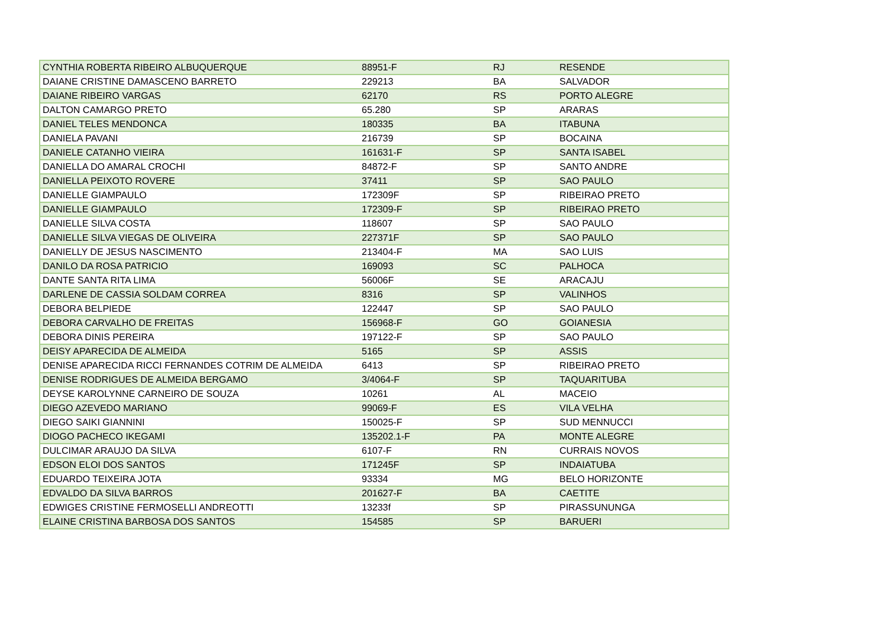| CYNTHIA ROBERTA RIBEIRO ALBUQUERQUE | 88951-F | RJ | RESENDE |
| DAIANE CRISTINE DAMASCENO BARRETO | 229213 | BA | SALVADOR |
| DAIANE RIBEIRO VARGAS | 62170 | RS | PORTO ALEGRE |
| DALTON CAMARGO PRETO | 65.280 | SP | ARARAS |
| DANIEL TELES MENDONCA | 180335 | BA | ITABUNA |
| DANIELA PAVANI | 216739 | SP | BOCAINA |
| DANIELE CATANHO VIEIRA | 161631-F | SP | SANTA ISABEL |
| DANIELLA DO AMARAL CROCHI | 84872-F | SP | SANTO ANDRE |
| DANIELLA PEIXOTO ROVERE | 37411 | SP | SAO PAULO |
| DANIELLE GIAMPAULO | 172309F | SP | RIBEIRAO PRETO |
| DANIELLE GIAMPAULO | 172309-F | SP | RIBEIRAO PRETO |
| DANIELLE SILVA COSTA | 118607 | SP | SAO PAULO |
| DANIELLE SILVA VIEGAS DE OLIVEIRA | 227371F | SP | SAO PAULO |
| DANIELLY DE JESUS NASCIMENTO | 213404-F | MA | SAO LUIS |
| DANILO DA ROSA PATRICIO | 169093 | SC | PALHOCA |
| DANTE SANTA RITA LIMA | 56006F | SE | ARACAJU |
| DARLENE DE CASSIA SOLDAM CORREA | 8316 | SP | VALINHOS |
| DEBORA BELPIEDE | 122447 | SP | SAO PAULO |
| DEBORA CARVALHO DE FREITAS | 156968-F | GO | GOIANESIA |
| DEBORA DINIS PEREIRA | 197122-F | SP | SAO PAULO |
| DEISY APARECIDA DE ALMEIDA | 5165 | SP | ASSIS |
| DENISE APARECIDA RICCI FERNANDES COTRIM DE ALMEIDA | 6413 | SP | RIBEIRAO PRETO |
| DENISE RODRIGUES DE ALMEIDA BERGAMO | 3/4064-F | SP | TAQUARITUBA |
| DEYSE KAROLYNNE CARNEIRO DE SOUZA | 10261 | AL | MACEIO |
| DIEGO AZEVEDO MARIANO | 99069-F | ES | VILA VELHA |
| DIEGO SAIKI GIANNINI | 150025-F | SP | SUD MENNUCCI |
| DIOGO PACHECO IKEGAMI | 135202.1-F | PA | MONTE ALEGRE |
| DULCIMAR ARAUJO DA SILVA | 6107-F | RN | CURRAIS NOVOS |
| EDSON ELOI DOS SANTOS | 171245F | SP | INDAIATUBA |
| EDUARDO TEIXEIRA JOTA | 93334 | MG | BELO HORIZONTE |
| EDVALDO DA SILVA BARROS | 201627-F | BA | CAETITE |
| EDWIGES CRISTINE FERMOSELLI ANDREOTTI | 13233f | SP | PIRASSUNUNGA |
| ELAINE CRISTINA BARBOSA DOS SANTOS | 154585 | SP | BARUERI |